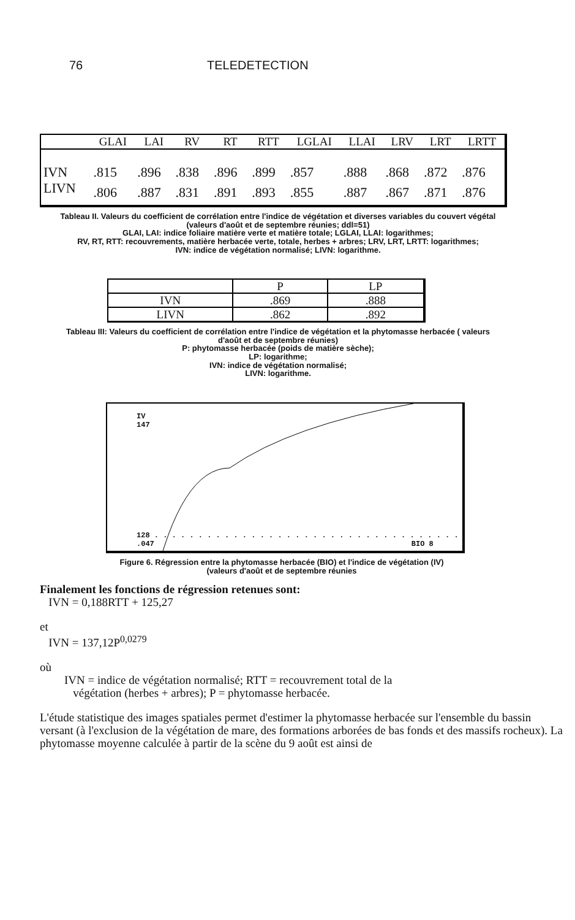76 TELEDETECTION
| | GLAI | LAI | RV | RT | RTT | LGLAI | LLAI | LRV | LRT | LRTT |
| --- | --- | --- | --- | --- | --- | --- | --- | --- | --- | --- |
| IVN | .815 | .896 | .838 | .896 | .899 | .857 | .888 | .868 | .872 | .876 |
| LIVN | .806 | .887 | .831 | .891 | .893 | .855 | .887 | .867 | .871 | .876 |
Tableau II. Valeurs du coefficient de corrélation entre l'indice de végétation et diverses variables du couvert végétal
(valeurs d'août et de septembre réunies; ddl=51)
GLAI, LAI: indice foliaire matière verte et matière totale; LGLAI, LLAI: logarithmes;
RV, RT, RTT: recouvrements, matière herbacée verte, totale, herbes + arbres; LRV, LRT, LRTT: logarithmes;
IVN: indice de végétation normalisé; LIVN: logarithme.
| | P | LP |
| --- | --- | --- |
| IVN | .869 | .888 |
| LIVN | .862 | .892 |
Tableau III: Valeurs du coefficient de corrélation entre l'indice de végétation et la phytomasse herbacée ( valeurs
d'août et de septembre réunies)
P: phytomasse herbacée (poids de matière sèche);
LP: logarithme;
IVN: indice de végétation normalisé;
LIVN: logarithme.
IV
147
128 . . . . . . . . . . . . . . . . . . . . . . . . . . . . . . . . . . .
.047 BIO 8
Figure 6. Régression entre la phytomasse herbacée (BIO) et l'indice de végétation (IV)
(valeurs d'août et de septembre réunies
Finalement les fonctions de régression retenues sont:
IVN = 0,188RTT + 125,27
et
IVN = 137,12P<sup>0,0279</sup>
où
IVN = indice de végétation normalisé; RTT = recouvrement total de la
végétation (herbes + arbres); P = phytomasse herbacée.
L'étude statistique des images spatiales permet d'estimer la phytomasse herbacée sur l'ensemble du bassin versant (à l'exclusion de la végétation de mare, des formations arborées de bas fonds et des massifs rocheux). La phytomasse moyenne calculée à partir de la scène du 9 août est ainsi de